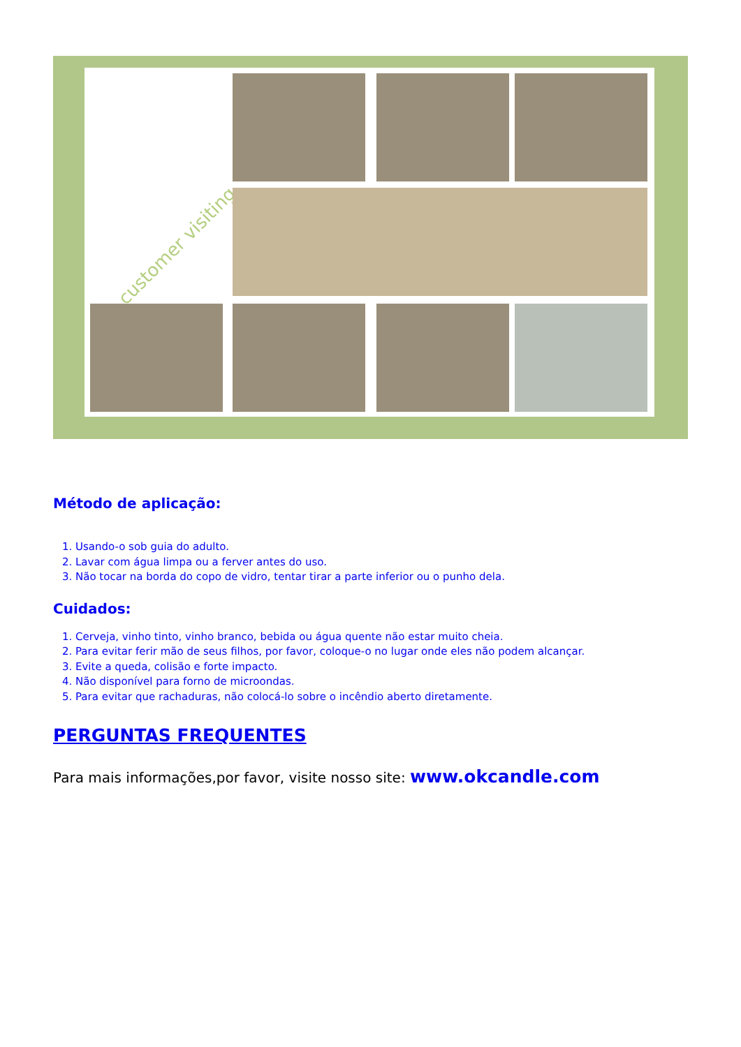customer visiting
Método de aplicação:
1. Usando-o sob guia do adulto.
2. Lavar com água limpa ou a ferver antes do uso.
3. Não tocar na borda do copo de vidro, tentar tirar a parte inferior ou o punho dela.
Cuidados:
1. Cerveja, vinho tinto, vinho branco, bebida ou água quente não estar muito cheia.
2. Para evitar ferir mão de seus filhos, por favor, coloque-o no lugar onde eles não podem alcançar.
3. Evite a queda, colisão e forte impacto.
4. Não disponível para forno de microondas.
5. Para evitar que rachaduras, não colocá-lo sobre o incêndio aberto diretamente.
PERGUNTAS FREQUENTES
Para mais informações,por favor, visite nosso site: www.okcandle.com